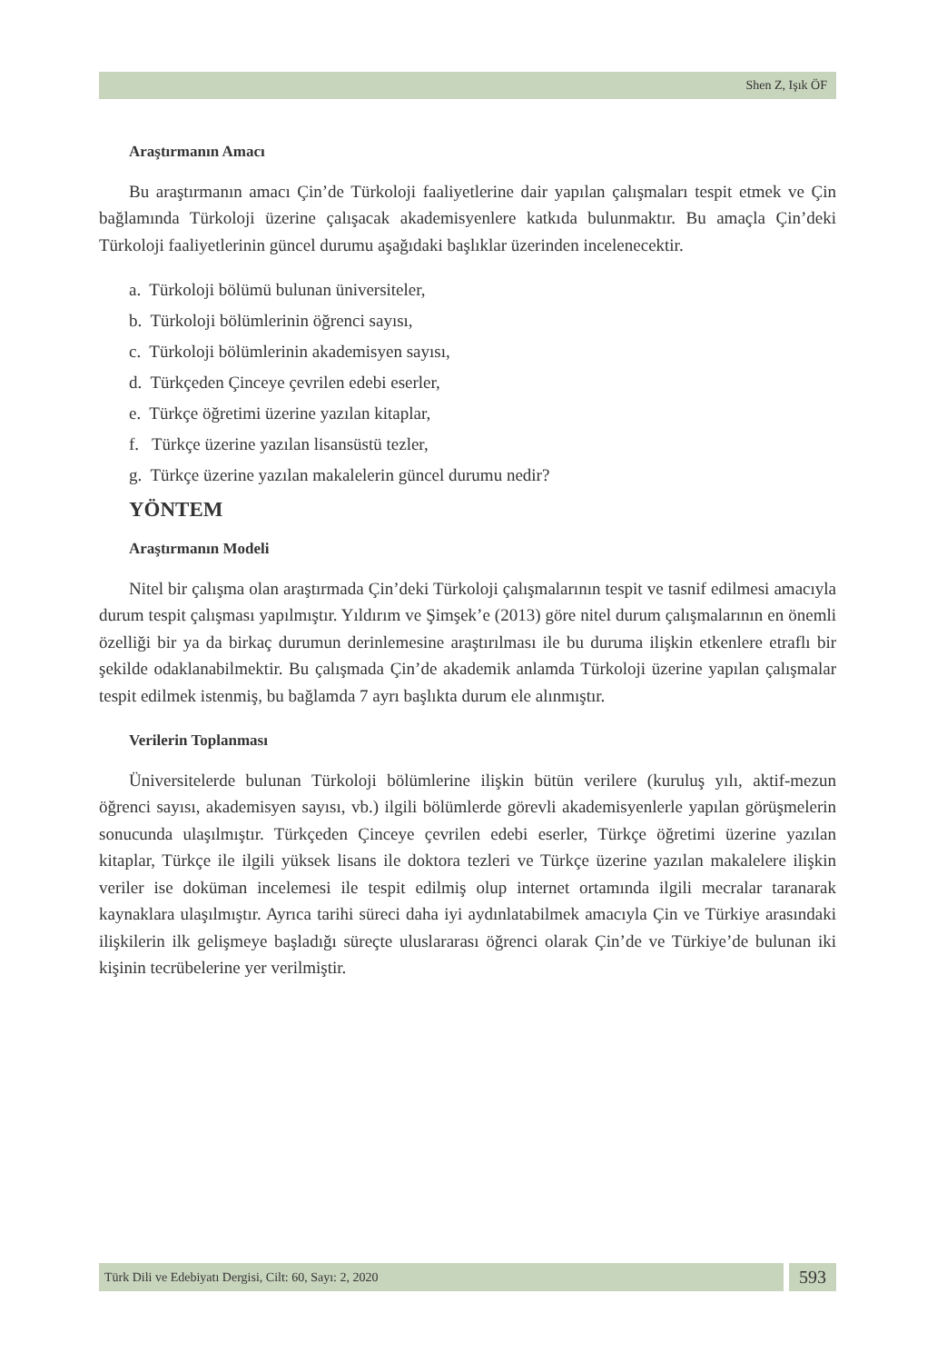Shen Z, Işık ÖF
Araştırmanın Amacı
Bu araştırmanın amacı Çin’de Türkoloji faaliyetlerine dair yapılan çalışmaları tespit etmek ve Çin bağlamında Türkoloji üzerine çalışacak akademisyenlere katkıda bulunmaktır. Bu amaçla Çin’deki Türkoloji faaliyetlerinin güncel durumu aşağıdaki başlıklar üzerinden incelenecektir.
a. Türkoloji bölümü bulunan üniversiteler,
b. Türkoloji bölümlerinin öğrenci sayısı,
c. Türkoloji bölümlerinin akademisyen sayısı,
d. Türkçeden Çinceye çevrilen edebi eserler,
e. Türkçe öğretimi üzerine yazılan kitaplar,
f. Türkçe üzerine yazılan lisansüstü tezler,
g. Türkçe üzerine yazılan makalelerin güncel durumu nedir?
YÖNTEM
Araştırmanın Modeli
Nitel bir çalışma olan araştırmada Çin’deki Türkoloji çalışmalarının tespit ve tasnif edilmesi amacıyla durum tespit çalışması yapılmıştır. Yıldırım ve Şimşek’e (2013) göre nitel durum çalışmalarının en önemli özelliği bir ya da birkaç durumun derinlemesine araştırılması ile bu duruma ilişkin etkenlere etraflı bir şekilde odaklanabilmektir. Bu çalışmada Çin’de akademik anlamda Türkoloji üzerine yapılan çalışmalar tespit edilmek istenmiş, bu bağlamda 7 ayrı başlıkta durum ele alınmıştır.
Verilerin Toplanması
Üniversitelerde bulunan Türkoloji bölümlerine ilişkin bütün verilere (kuruluş yılı, aktif-mezun öğrenci sayısı, akademisyen sayısı, vb.) ilgili bölümlerde görevli akademisyenlerle yapılan görüşmelerin sonucunda ulaşılmıştır. Türkçeden Çinceye çevrilen edebi eserler, Türkçe öğretimi üzerine yazılan kitaplar, Türkçe ile ilgili yüksek lisans ile doktora tezleri ve Türkçe üzerine yazılan makalelere ilişkin veriler ise doküman incelemesi ile tespit edilmiş olup internet ortamında ilgili mecralar taranarak kaynaklara ulaşılmıştır. Ayrıca tarihi süreci daha iyi aydınlatabilmek amacıyla Çin ve Türkiye arasındaki ilişkilerin ilk gelişmeye başladığı süreçte uluslararası öğrenci olarak Çin’de ve Türkiye’de bulunan iki kişinin tecrübelerine yer verilmiştir.
Türk Dili ve Edebiyatı Dergisi, Cilt: 60, Sayı: 2, 2020
593